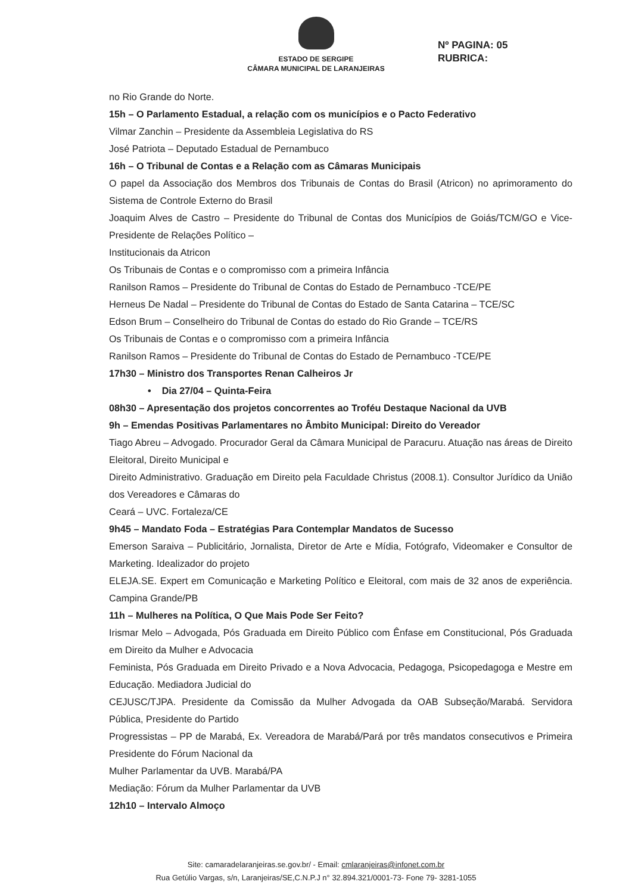ESTADO DE SERGIPE
CÂMARA MUNICIPAL DE LARANJEIRAS
Nº PAGINA: 05
RUBRICA:
no Rio Grande do Norte.
15h – O Parlamento Estadual, a relação com os municípios e o Pacto Federativo
Vilmar Zanchin – Presidente da Assembleia Legislativa do RS
José Patriota – Deputado Estadual de Pernambuco
16h – O Tribunal de Contas e a Relação com as Câmaras Municipais
O papel da Associação dos Membros dos Tribunais de Contas do Brasil (Atricon) no aprimoramento do Sistema de Controle Externo do Brasil
Joaquim Alves de Castro – Presidente do Tribunal de Contas dos Municípios de Goiás/TCM/GO e Vice-Presidente de Relações Político –
Institucionais da Atricon
Os Tribunais de Contas e o compromisso com a primeira Infância
Ranilson Ramos – Presidente do Tribunal de Contas do Estado de Pernambuco -TCE/PE
Herneus De Nadal – Presidente do Tribunal de Contas do Estado de Santa Catarina – TCE/SC
Edson Brum – Conselheiro do Tribunal de Contas do estado do Rio Grande – TCE/RS
Os Tribunais de Contas e o compromisso com a primeira Infância
Ranilson Ramos – Presidente do Tribunal de Contas do Estado de Pernambuco -TCE/PE
17h30 – Ministro dos Transportes Renan Calheiros Jr
• Dia 27/04 – Quinta-Feira
08h30 – Apresentação dos projetos concorrentes ao Troféu Destaque Nacional da UVB
9h – Emendas Positivas Parlamentares no Âmbito Municipal: Direito do Vereador
Tiago Abreu – Advogado. Procurador Geral da Câmara Municipal de Paracuru. Atuação nas áreas de Direito Eleitoral, Direito Municipal e
Direito Administrativo. Graduação em Direito pela Faculdade Christus (2008.1). Consultor Jurídico da União dos Vereadores e Câmaras do
Ceará – UVC. Fortaleza/CE
9h45 – Mandato Foda – Estratégias Para Contemplar Mandatos de Sucesso
Emerson Saraiva – Publicitário, Jornalista, Diretor de Arte e Mídia, Fotógrafo, Videomaker e Consultor de Marketing. Idealizador do projeto
ELEJA.SE. Expert em Comunicação e Marketing Político e Eleitoral, com mais de 32 anos de experiência. Campina Grande/PB
11h – Mulheres na Política, O Que Mais Pode Ser Feito?
Irismar Melo – Advogada, Pós Graduada em Direito Público com Ênfase em Constitucional, Pós Graduada em Direito da Mulher e Advocacia
Feminista, Pós Graduada em Direito Privado e a Nova Advocacia, Pedagoga, Psicopedagoga e Mestre em Educação. Mediadora Judicial do
CEJUSC/TJPA. Presidente da Comissão da Mulher Advogada da OAB Subseção/Marabá. Servidora Pública, Presidente do Partido
Progressistas – PP de Marabá, Ex. Vereadora de Marabá/Pará por três mandatos consecutivos e Primeira Presidente do Fórum Nacional da
Mulher Parlamentar da UVB. Marabá/PA
Mediação: Fórum da Mulher Parlamentar da UVB
12h10 – Intervalo Almoço
Site: camaradelaranjeiras.se.gov.br/ - Email: cmlaranjeiras@infonet.com.br
Rua Getúlio Vargas, s/n, Laranjeiras/SE,C.N.P.J n° 32.894.321/0001-73- Fone 79- 3281-1055